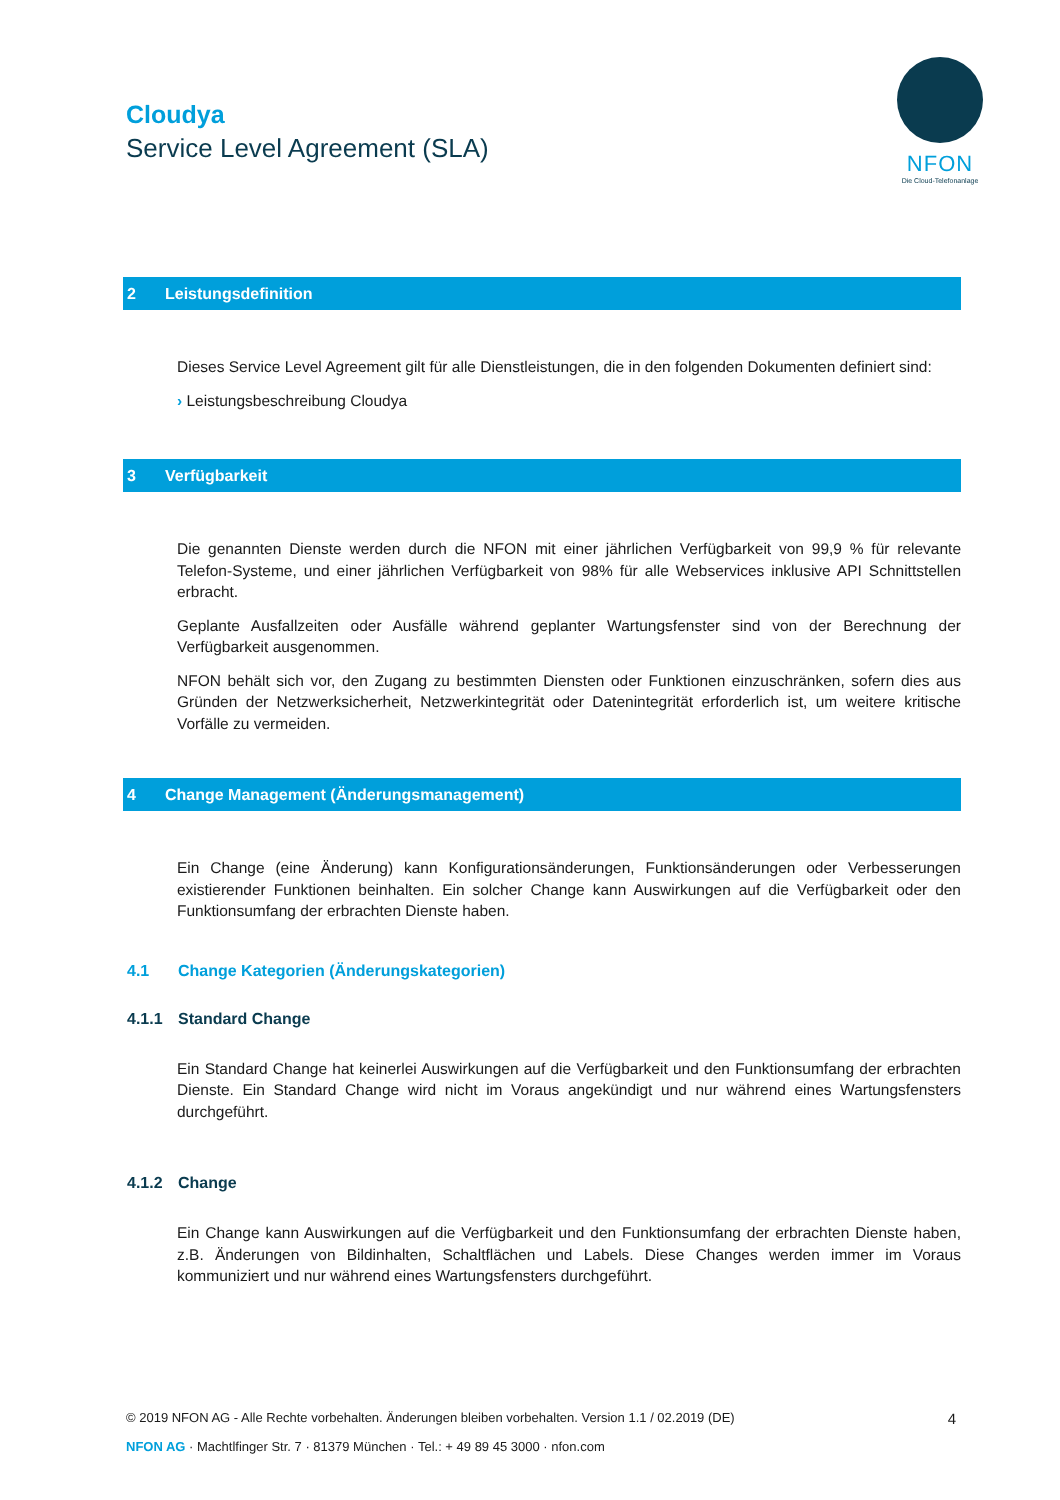Cloudya
Service Level Agreement (SLA)
NFON
Die Cloud-Telefonanlage
2 Leistungsdefinition
Dieses Service Level Agreement gilt für alle Dienstleistungen, die in den folgenden Dokumenten definiert sind:
› Leistungsbeschreibung Cloudya
3 Verfügbarkeit
Die genannten Dienste werden durch die NFON mit einer jährlichen Verfügbarkeit von 99,9 % für relevante Telefon-Systeme, und einer jährlichen Verfügbarkeit von 98% für alle Webservices inklusive API Schnittstellen erbracht.
Geplante Ausfallzeiten oder Ausfälle während geplanter Wartungsfenster sind von der Berechnung der Verfügbarkeit ausgenommen.
NFON behält sich vor, den Zugang zu bestimmten Diensten oder Funktionen einzuschränken, sofern dies aus Gründen der Netzwerksicherheit, Netzwerkintegrität oder Datenintegrität erforderlich ist, um weitere kritische Vorfälle zu vermeiden.
4 Change Management (Änderungsmanagement)
Ein Change (eine Änderung) kann Konfigurationsänderungen, Funktionsänderungen oder Verbesserungen existierender Funktionen beinhalten. Ein solcher Change kann Auswirkungen auf die Verfügbarkeit oder den Funktionsumfang der erbrachten Dienste haben.
4.1 Change Kategorien (Änderungskategorien)
4.1.1 Standard Change
Ein Standard Change hat keinerlei Auswirkungen auf die Verfügbarkeit und den Funktionsumfang der erbrachten Dienste. Ein Standard Change wird nicht im Voraus angekündigt und nur während eines Wartungsfensters durchgeführt.
4.1.2 Change
Ein Change kann Auswirkungen auf die Verfügbarkeit und den Funktionsumfang der erbrachten Dienste haben, z.B. Änderungen von Bildinhalten, Schaltflächen und Labels. Diese Changes werden immer im Voraus kommuniziert und nur während eines Wartungsfensters durchgeführt.
© 2019 NFON AG - Alle Rechte vorbehalten. Änderungen bleiben vorbehalten. Version 1.1 / 02.2019 (DE) 4
NFON AG · Machtlfinger Str. 7 · 81379 München · Tel.: + 49 89 45 3000 · nfon.com